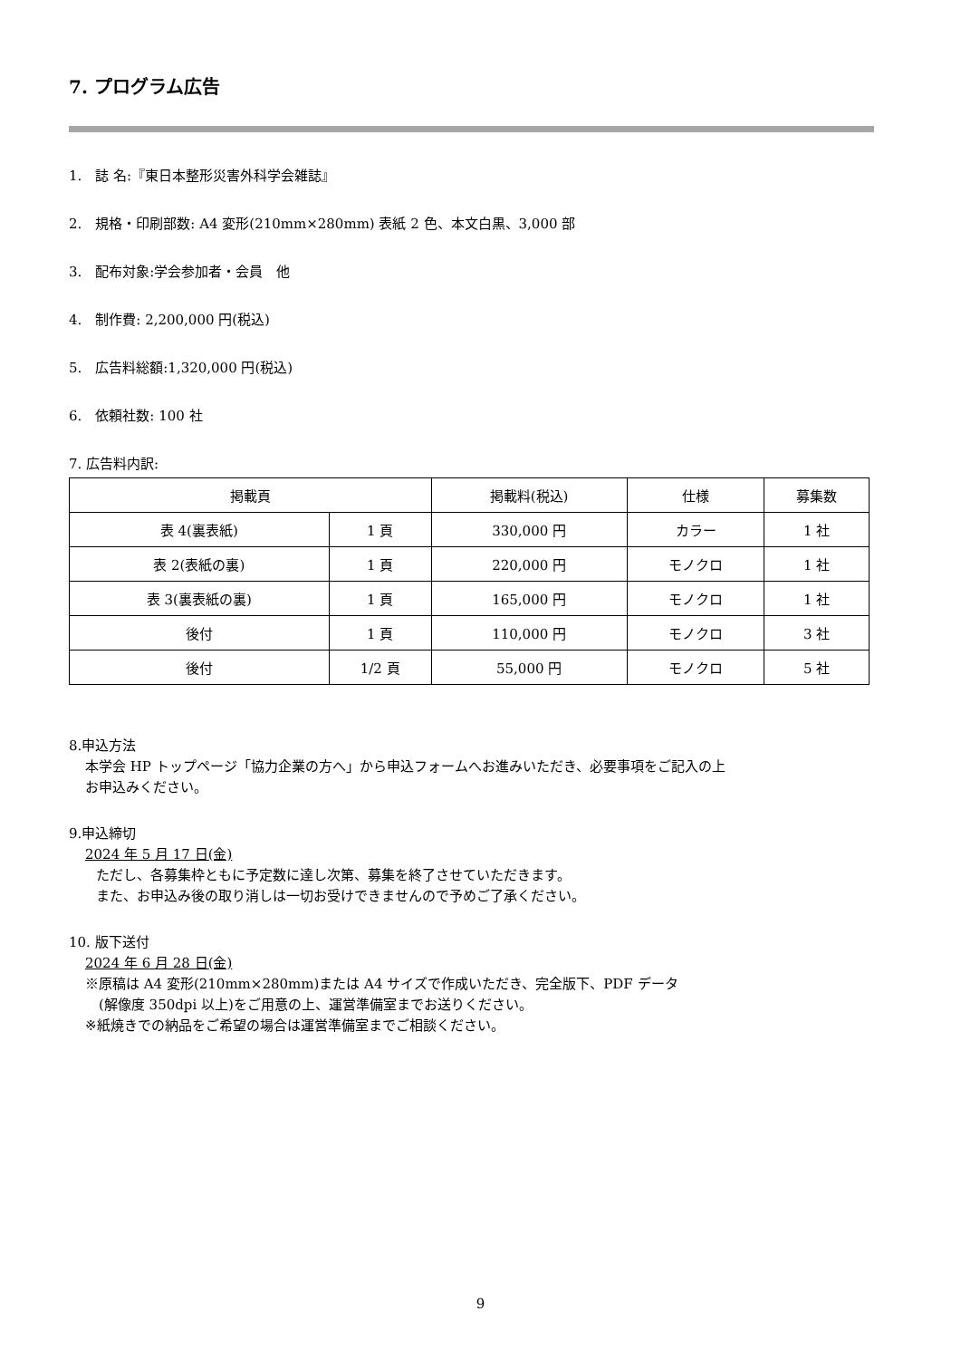7. プログラム広告
1.　誌 名:『東日本整形災害外科学会雑誌』
2.　規格・印刷部数: A4 変形(210mm×280mm) 表紙 2 色、本文白黒、3,000 部
3.　配布対象:学会参加者・会員　他
4.　制作費: 2,200,000 円(税込)
5.　広告料総額:1,320,000 円(税込)
6.　依頼社数: 100 社
7. 広告料内訳:
| 掲載頁 | | 掲載料(税込) | 仕様 | 募集数 |
| --- | --- | --- | --- | --- |
| 表 4(裏表紙) | 1 頁 | 330,000 円 | カラー | 1 社 |
| 表 2(表紙の裏) | 1 頁 | 220,000 円 | モノクロ | 1 社 |
| 表 3(裏表紙の裏) | 1 頁 | 165,000 円 | モノクロ | 1 社 |
| 後付 | 1 頁 | 110,000 円 | モノクロ | 3 社 |
| 後付 | 1/2 頁 | 55,000 円 | モノクロ | 5 社 |
8.申込方法
本学会 HP トップページ「協力企業の方へ」から申込フォームへお進みいただき、必要事項をご記入の上
お申込みください。
9.申込締切
2024 年 5 月 17 日(金)
ただし、各募集枠ともに予定数に達し次第、募集を終了させていただきます。
また、お申込み後の取り消しは一切お受けできませんので予めご了承ください。
10. 版下送付
2024 年 6 月 28 日(金)
※原稿は A4 変形(210mm×280mm)または A4 サイズで作成いただき、完全版下、PDF データ
　(解像度 350dpi 以上)をご用意の上、運営準備室までお送りください。
※紙焼きでの納品をご希望の場合は運営準備室までご相談ください。
9